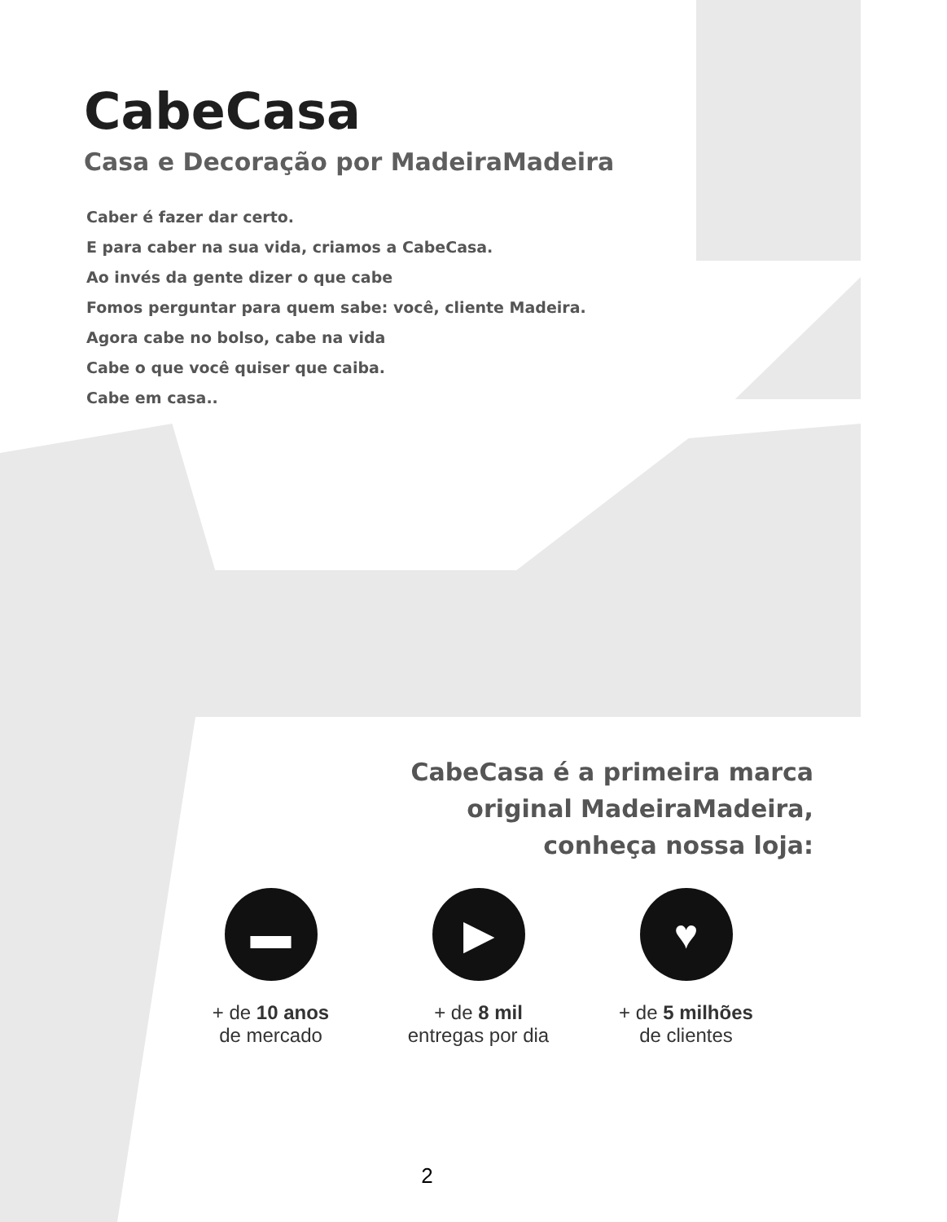CabeCasa
Casa e Decoração por MadeiraMadeira
Caber é fazer dar certo.
E para caber na sua vida, criamos a CabeCasa.
Ao invés da gente dizer o que cabe
Fomos perguntar para quem sabe: você, cliente Madeira.
Agora cabe no bolso, cabe na vida
Cabe o que você quiser que caiba.
Cabe em casa..
CabeCasa é a primeira marca
original MadeiraMadeira,
conheça nossa loja:
▬
+ de 10 anos
de mercado
▶
+ de 8 mil
entregas por dia
♥
+ de 5 milhões
de clientes
2